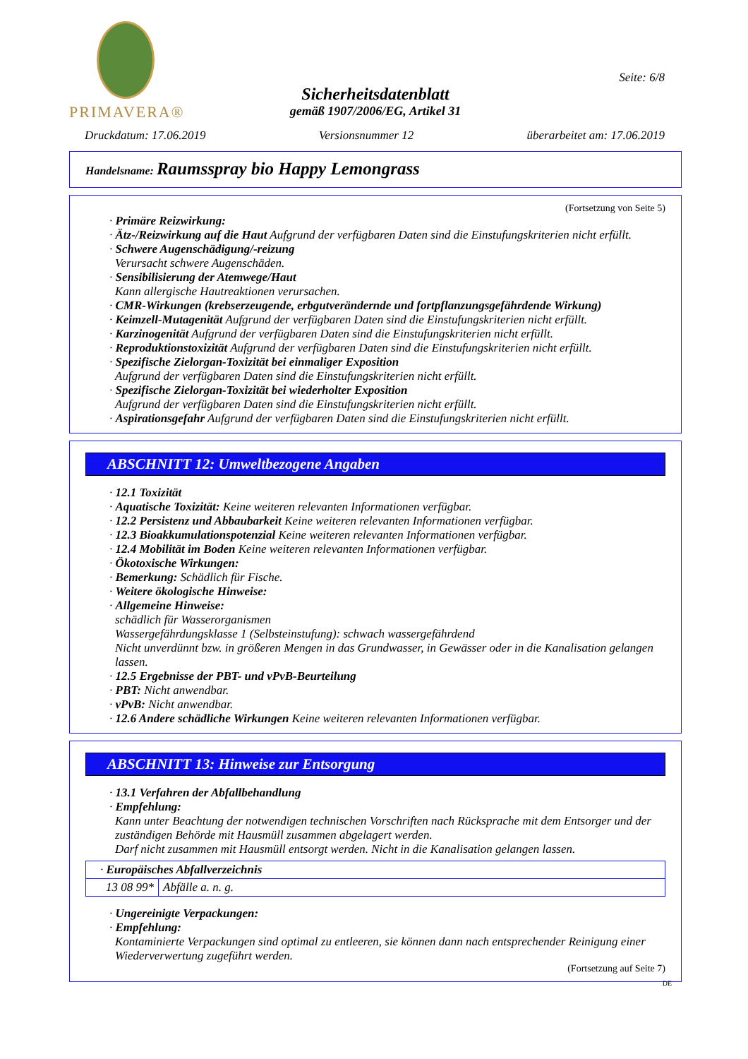PRIMAVERA®
Sicherheitsdatenblatt
gemäß 1907/2006/EG, Artikel 31
Seite: 6/8
Druckdatum: 17.06.2019 Versionsnummer 12 überarbeitet am: 17.06.2019
Handelsname: Raumsspray bio Happy Lemongrass
(Fortsetzung von Seite 5)
· Primäre Reizwirkung:
· Ätz-/Reizwirkung auf die Haut Aufgrund der verfügbaren Daten sind die Einstufungskriterien nicht erfüllt.
· Schwere Augenschädigung/-reizung
Verursacht schwere Augenschäden.
· Sensibilisierung der Atemwege/Haut
Kann allergische Hautreaktionen verursachen.
· CMR-Wirkungen (krebserzeugende, erbgutverändernde und fortpflanzungsgefährdende Wirkung)
· Keimzell-Mutagenität Aufgrund der verfügbaren Daten sind die Einstufungskriterien nicht erfüllt.
· Karzinogenität Aufgrund der verfügbaren Daten sind die Einstufungskriterien nicht erfüllt.
· Reproduktionstoxizität Aufgrund der verfügbaren Daten sind die Einstufungskriterien nicht erfüllt.
· Spezifische Zielorgan-Toxizität bei einmaliger Exposition
Aufgrund der verfügbaren Daten sind die Einstufungskriterien nicht erfüllt.
· Spezifische Zielorgan-Toxizität bei wiederholter Exposition
Aufgrund der verfügbaren Daten sind die Einstufungskriterien nicht erfüllt.
· Aspirationsgefahr Aufgrund der verfügbaren Daten sind die Einstufungskriterien nicht erfüllt.
ABSCHNITT 12: Umweltbezogene Angaben
· 12.1 Toxizität
· Aquatische Toxizität: Keine weiteren relevanten Informationen verfügbar.
· 12.2 Persistenz und Abbaubarkeit Keine weiteren relevanten Informationen verfügbar.
· 12.3 Bioakkumulationspotenzial Keine weiteren relevanten Informationen verfügbar.
· 12.4 Mobilität im Boden Keine weiteren relevanten Informationen verfügbar.
· Ökotoxische Wirkungen:
· Bemerkung: Schädlich für Fische.
· Weitere ökologische Hinweise:
· Allgemeine Hinweise:
schädlich für Wasserorganismen
Wassergefährdungsklasse 1 (Selbsteinstufung): schwach wassergefährdend
Nicht unverdünnt bzw. in größeren Mengen in das Grundwasser, in Gewässer oder in die Kanalisation gelangen lassen.
· 12.5 Ergebnisse der PBT- und vPvB-Beurteilung
· PBT: Nicht anwendbar.
· vPvB: Nicht anwendbar.
· 12.6 Andere schädliche Wirkungen Keine weiteren relevanten Informationen verfügbar.
ABSCHNITT 13: Hinweise zur Entsorgung
· 13.1 Verfahren der Abfallbehandlung
· Empfehlung:
Kann unter Beachtung der notwendigen technischen Vorschriften nach Rücksprache mit dem Entsorger und der zuständigen Behörde mit Hausmüll zusammen abgelagert werden.
Darf nicht zusammen mit Hausmüll entsorgt werden. Nicht in die Kanalisation gelangen lassen.
| · Europäisches Abfallverzeichnis | |
| 13 08 99* | Abfälle a. n. g. |
· Ungereinigte Verpackungen:
· Empfehlung:
Kontaminierte Verpackungen sind optimal zu entleeren, sie können dann nach entsprechender Reinigung einer Wiederverwertung zugeführt werden.
(Fortsetzung auf Seite 7)
DE